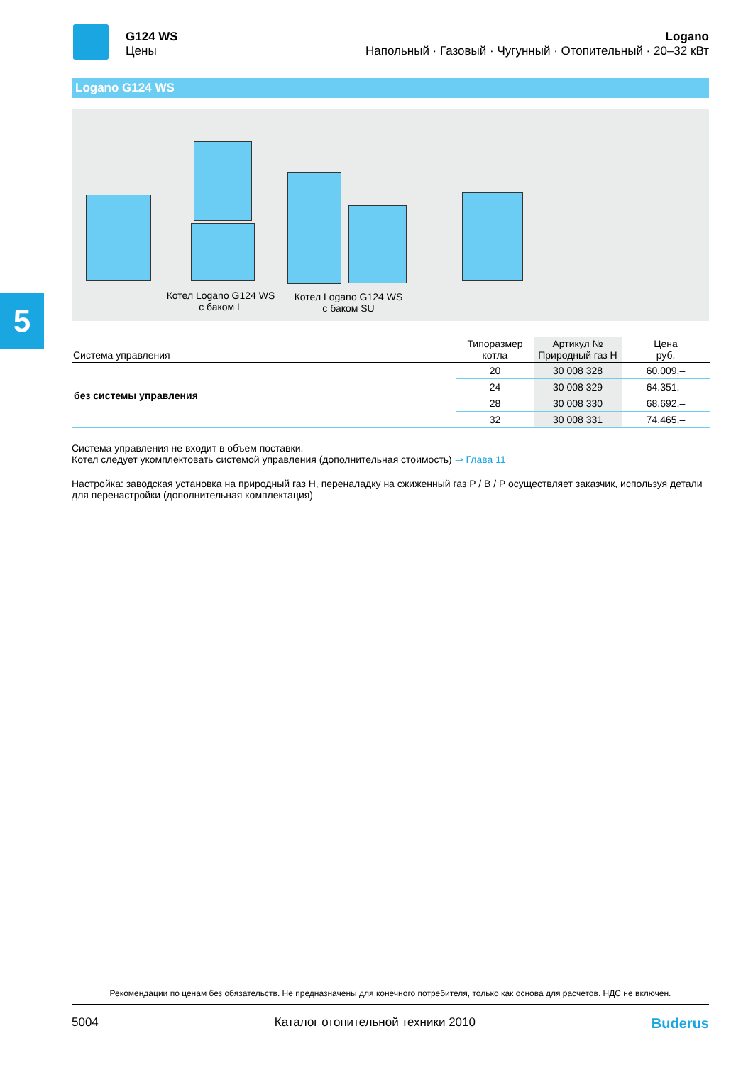5
G124 WS
Цены
Logano
Напольный · Газовый · Чугунный · Отопительный · 20–32 кВт
Logano G124 WS
Котел Logano G124 WS
с баком L
Котел Logano G124 WS
с баком SU
| Система управления | Типоразмер котла | Артикул № Природный газ H | Цена руб. |
| --- | --- | --- | --- |
| без системы управления | 20 | 30 008 328 | 60.009,– |
| | 24 | 30 008 329 | 64.351,– |
| | 28 | 30 008 330 | 68.692,– |
| | 32 | 30 008 331 | 74.465,– |
Система управления не входит в объем поставки.
Котел следует укомплектовать системой управления (дополнительная стоимость) ⇒ Глава 11
Настройка: заводская установка на природный газ H, переналадку на сжиженный газ P / B / P осуществляет заказчик, используя детали для перенастройки (дополнительная комплектация)
Рекомендации по ценам без обязательств. Не предназначены для конечного потребителя, только как основа для расчетов. НДС не включен.
5004 Каталог отопительной техники 2010 Buderus